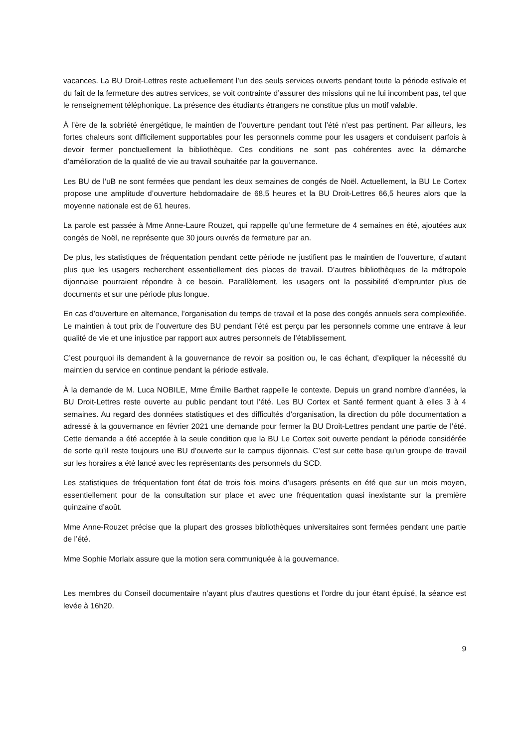vacances. La BU Droit-Lettres reste actuellement l’un des seuls services ouverts pendant toute la période estivale et du fait de la fermeture des autres services, se voit contrainte d’assurer des missions qui ne lui incombent pas, tel que le renseignement téléphonique. La présence des étudiants étrangers ne constitue plus un motif valable.
À l’ère de la sobriété énergétique, le maintien de l’ouverture pendant tout l’été n’est pas pertinent. Par ailleurs, les fortes chaleurs sont difficilement supportables pour les personnels comme pour les usagers et conduisent parfois à devoir fermer ponctuellement la bibliothèque. Ces conditions ne sont pas cohérentes avec la démarche d’amélioration de la qualité de vie au travail souhaitée par la gouvernance.
Les BU de l’uB ne sont fermées que pendant les deux semaines de congés de Noël. Actuellement, la BU Le Cortex propose une amplitude d’ouverture hebdomadaire de 68,5 heures et la BU Droit-Lettres 66,5 heures alors que la moyenne nationale est de 61 heures.
La parole est passée à Mme Anne-Laure Rouzet, qui rappelle qu’une fermeture de 4 semaines en été, ajoutées aux congés de Noël, ne représente que 30 jours ouvrés de fermeture par an.
De plus, les statistiques de fréquentation pendant cette période ne justifient pas le maintien de l’ouverture, d’autant plus que les usagers recherchent essentiellement des places de travail. D’autres bibliothèques de la métropole dijonnaise pourraient répondre à ce besoin. Parallèlement, les usagers ont la possibilité d’emprunter plus de documents et sur une période plus longue.
En cas d’ouverture en alternance, l’organisation du temps de travail et la pose des congés annuels sera complexifiée. Le maintien à tout prix de l’ouverture des BU pendant l’été est perçu par les personnels comme une entrave à leur qualité de vie et une injustice par rapport aux autres personnels de l’établissement.
C’est pourquoi ils demandent à la gouvernance de revoir sa position ou, le cas échant, d’expliquer la nécessité du maintien du service en continue pendant la période estivale.
À la demande de M. Luca NOBILE, Mme Émilie Barthet rappelle le contexte. Depuis un grand nombre d’années, la BU Droit-Lettres reste ouverte au public pendant tout l’été. Les BU Cortex et Santé ferment quant à elles 3 à 4 semaines. Au regard des données statistiques et des difficultés d’organisation, la direction du pôle documentation a adressé à la gouvernance en février 2021 une demande pour fermer la BU Droit-Lettres pendant une partie de l’été. Cette demande a été acceptée à la seule condition que la BU Le Cortex soit ouverte pendant la période considérée de sorte qu’il reste toujours une BU d’ouverte sur le campus dijonnais. C’est sur cette base qu’un groupe de travail sur les horaires a été lancé avec les représentants des personnels du SCD.
Les statistiques de fréquentation font état de trois fois moins d’usagers présents en été que sur un mois moyen, essentiellement pour de la consultation sur place et avec une fréquentation quasi inexistante sur la première quinzaine d’août.
Mme Anne-Rouzet précise que la plupart des grosses bibliothèques universitaires sont fermées pendant une partie de l’été.
Mme Sophie Morlaix assure que la motion sera communiquée à la gouvernance.
Les membres du Conseil documentaire n’ayant plus d’autres questions et l’ordre du jour étant épuisé, la séance est levée à 16h20.
9